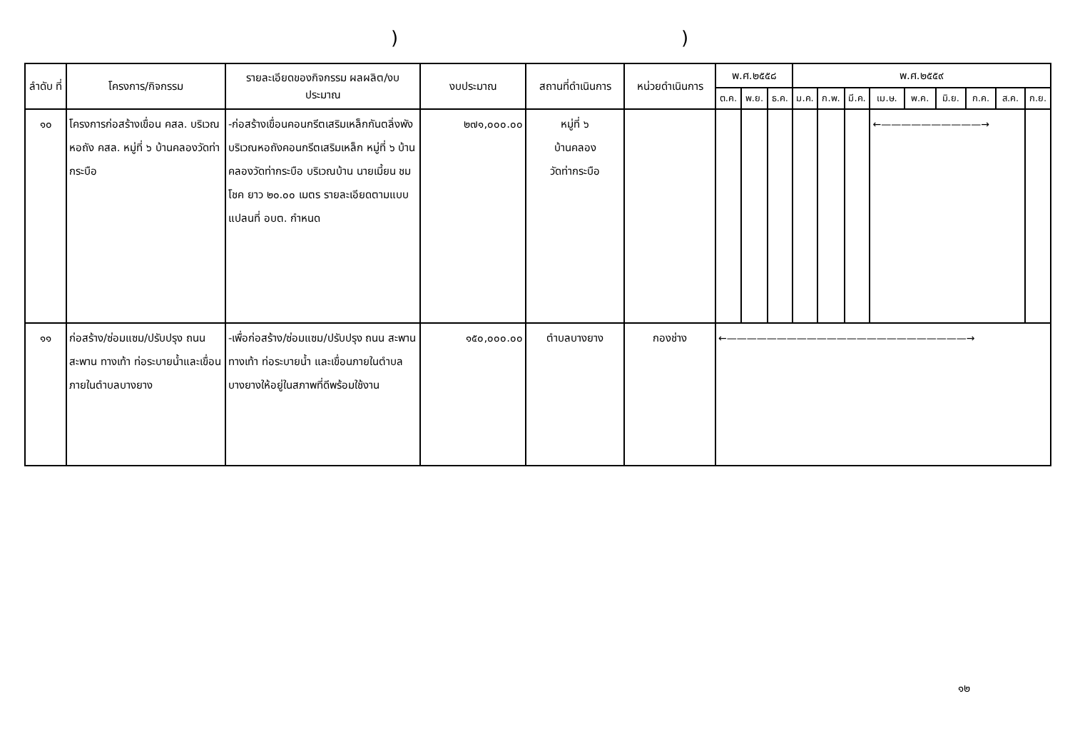))
| ลำดับ ที่ | โครงการ/กิจกรรม | รายละเอียดของกิจกรรม ผลผลิต/งบประมาณ | งบประมาณ | สถานที่ดำเนินการ | หน่วยดำเนินการ | พ.ศ.๒๕๕๘ | | | พ.ศ.๒๕๕๙ | | | | | | | | |
| --- | --- | --- | --- | --- | --- | --- | --- | --- | --- | --- | --- | --- | --- | --- | --- | --- | --- |
| | | | | | | ต.ค. | พ.ย. | ธ.ค. | ม.ค. | ก.พ. | มี.ค. | เม.ษ. | พ.ค. | มิ.ย. | ก.ค. | ส.ค. | ก.ย. |
| ๑๐ | โครงการก่อสร้างเขื่อน คสล. บริเวณหอถัง คสล. หมู่ที่ ๖ บ้านคลองวัดท่ากระบือ | -ก่อสร้างเขื่อนคอนกรีตเสริมเหล็กกันตลิ่งพังบริเวณหอถังคอนกรีตเสริมเหล็ก หมู่ที่ ๖ บ้านคลองวัดท่ากระบือ บริเวณบ้าน นายเมี้ยน ชมโชค ยาว ๒๐.๐๐ เมตร รายละเอียดตามแบบแปลนที่ อบต. กำหนด | ๒๗๑,๐๐๐.๐๐ | หมู่ที่ ๖ บ้านคลอง วัดท่ากระบือ | | | | | | | | ←——————————→ | | | | | |
| ๑๑ | ก่อสร้าง/ซ่อมแซม/ปรับปรุง ถนน สะพาน ทางเท้า ท่อระบายน้ำและเขื่อนภายในตำบลบางยาง | -เพื่อก่อสร้าง/ซ่อมแซม/ปรับปรุง ถนน สะพาน ทางเท้า ท่อระบายน้ำ และเขื่อนภายในตำบลบางยางให้อยู่ในสภาพที่ดีพร้อมใช้งาน | ๑๕๐,๐๐๐.๐๐ | ตำบลบางยาง | กองช่าง | ←————————————————————————→ | | | | | | | | | | | |
๑๒